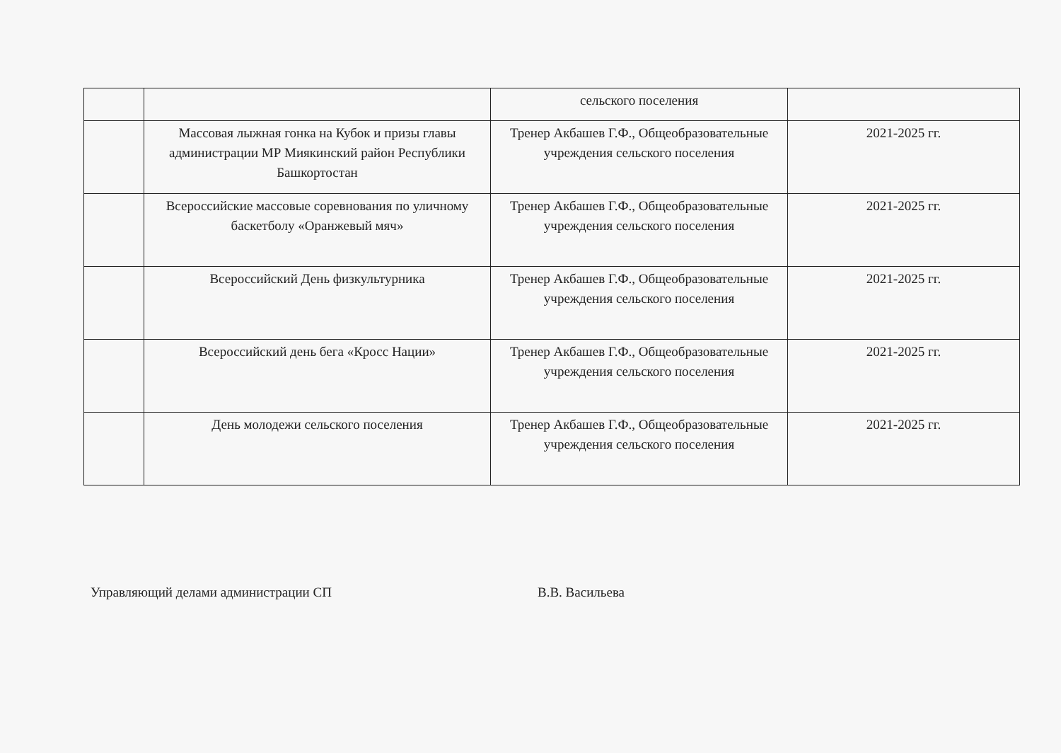| | | сельского поселения | |
| | Массовая лыжная гонка на Кубок и призы главы администрации МР Миякинский район Республики Башкортостан | Тренер Акбашев Г.Ф., Общеобразовательные учреждения сельского поселения | 2021-2025 гг. |
| | Всероссийские массовые соревнования по уличному баскетболу «Оранжевый мяч» | Тренер Акбашев Г.Ф., Общеобразовательные учреждения сельского поселения | 2021-2025 гг. |
| | Всероссийский День физкультурника | Тренер Акбашев Г.Ф., Общеобразовательные учреждения сельского поселения | 2021-2025 гг. |
| | Всероссийский день бега «Кросс Нации» | Тренер Акбашев Г.Ф., Общеобразовательные учреждения сельского поселения | 2021-2025 гг. |
| | День молодежи сельского поселения | Тренер Акбашев Г.Ф., Общеобразовательные учреждения сельского поселения | 2021-2025 гг. |
Управляющий делами администрации СП В.В. Васильева